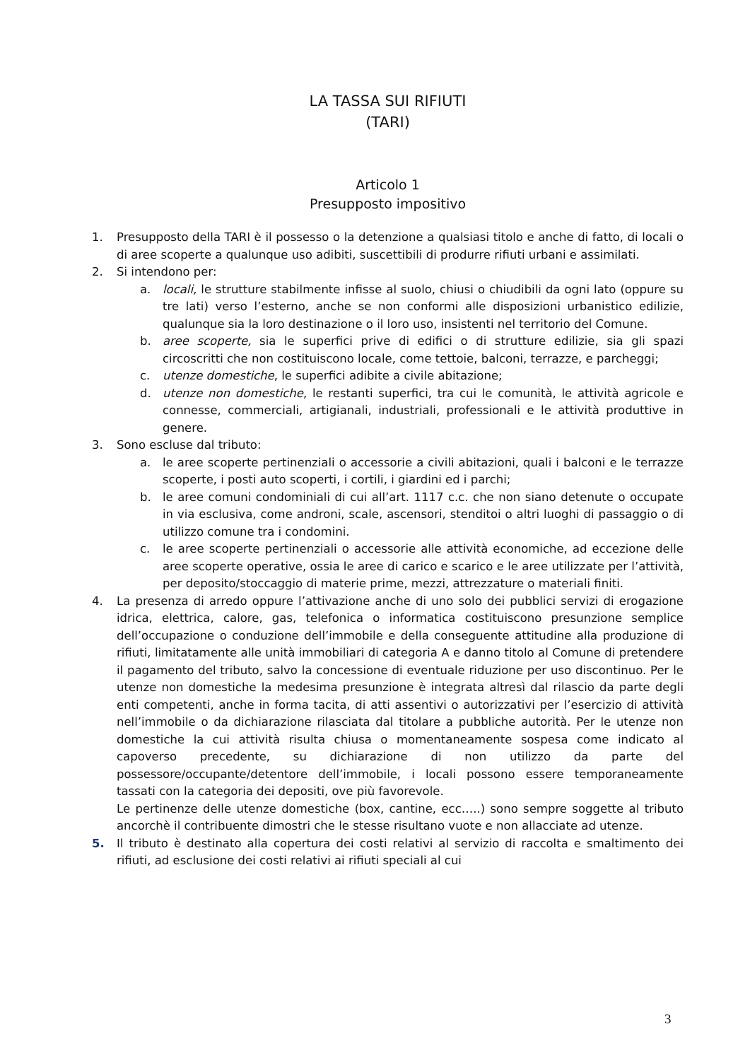LA TASSA SUI RIFIUTI
(TARI)
Articolo 1
Presupposto impositivo
1. Presupposto della TARI è il possesso o la detenzione a qualsiasi titolo e anche di fatto, di locali o di aree scoperte a qualunque uso adibiti, suscettibili di produrre rifiuti urbani e assimilati.
2. Si intendono per:
a. locali, le strutture stabilmente infisse al suolo, chiusi o chiudibili da ogni lato (oppure su tre lati) verso l’esterno, anche se non conformi alle disposizioni urbanistico edilizie, qualunque sia la loro destinazione o il loro uso, insistenti nel territorio del Comune.
b. aree scoperte, sia le superfici prive di edifici o di strutture edilizie, sia gli spazi circoscritti che non costituiscono locale, come tettoie, balconi, terrazze, e parcheggi;
c. utenze domestiche, le superfici adibite a civile abitazione;
d. utenze non domestiche, le restanti superfici, tra cui le comunità, le attività agricole e connesse, commerciali, artigianali, industriali, professionali e le attività produttive in genere.
3. Sono escluse dal tributo:
a. le aree scoperte pertinenziali o accessorie a civili abitazioni, quali i balconi e le terrazze scoperte, i posti auto scoperti, i cortili, i giardini ed i parchi;
b. le aree comuni condominiali di cui all’art. 1117 c.c. che non siano detenute o occupate in via esclusiva, come androni, scale, ascensori, stenditoi o altri luoghi di passaggio o di utilizzo comune tra i condomini.
c. le aree scoperte pertinenziali o accessorie alle attività economiche, ad eccezione delle aree scoperte operative, ossia le aree di carico e scarico e le aree utilizzate per l’attività, per deposito/stoccaggio di materie prime, mezzi, attrezzature o materiali finiti.
4. La presenza di arredo oppure l’attivazione anche di uno solo dei pubblici servizi di erogazione idrica, elettrica, calore, gas, telefonica o informatica costituiscono presunzione semplice dell’occupazione o conduzione dell’immobile e della conseguente attitudine alla produzione di rifiuti, limitatamente alle unità immobiliari di categoria A e danno titolo al Comune di pretendere il pagamento del tributo, salvo la concessione di eventuale riduzione per uso discontinuo. Per le utenze non domestiche la medesima presunzione è integrata altresì dal rilascio da parte degli enti competenti, anche in forma tacita, di atti assentivi o autorizzativi per l’esercizio di attività nell’immobile o da dichiarazione rilasciata dal titolare a pubbliche autorità. Per le utenze non domestiche la cui attività risulta chiusa o momentaneamente sospesa come indicato al capoverso precedente, su dichiarazione di non utilizzo da parte del possessore/occupante/detentore dell’immobile, i locali possono essere temporaneamente tassati con la categoria dei depositi, ove più favorevole.
Le pertinenze delle utenze domestiche (box, cantine, ecc…..) sono sempre soggette al tributo ancorchè il contribuente dimostri che le stesse risultano vuote e non allacciate ad utenze.
5. Il tributo è destinato alla copertura dei costi relativi al servizio di raccolta e smaltimento dei rifiuti, ad esclusione dei costi relativi ai rifiuti speciali al cui
3